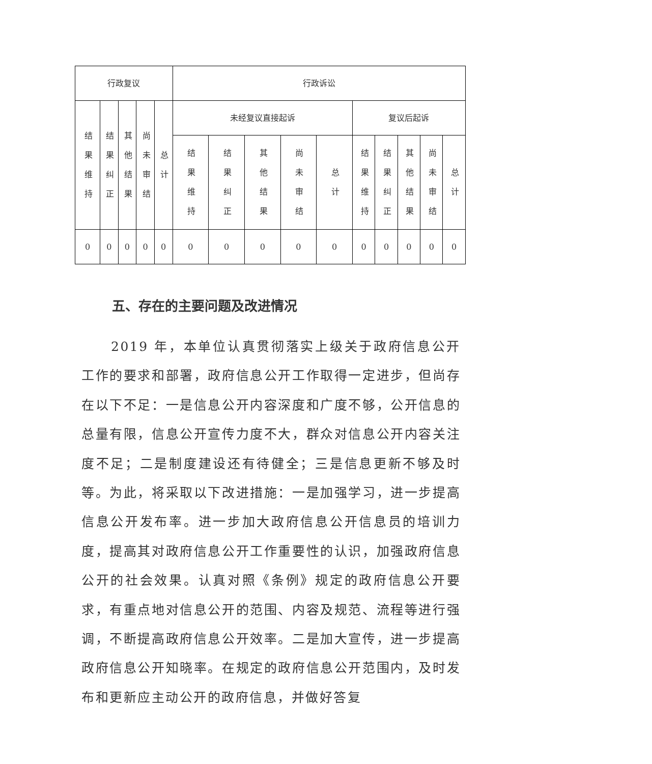| 行政复议 | | | | | 行政诉讼 | | | | | | | | | |
| 结果维持 | 结果纠正 | 其他结果 | 尚未审结 | 总计 | 未经复议直接起诉 | | | | | 复议后起诉 | | | | |
| | | | | | 结果维持 | 结果纠正 | 其他结果 | 尚未审结 | 总计 | 结果维持 | 结果纠正 | 其他结果 | 尚未审结 | 总计 |
| 0 | 0 | 0 | 0 | 0 | 0 | 0 | 0 | 0 | 0 | 0 | 0 | 0 | 0 | 0 |
五、存在的主要问题及改进情况
2019 年，本单位认真贯彻落实上级关于政府信息公开工作的要求和部署，政府信息公开工作取得一定进步，但尚存在以下不足：一是信息公开内容深度和广度不够，公开信息的总量有限，信息公开宣传力度不大，群众对信息公开内容关注度不足；二是制度建设还有待健全；三是信息更新不够及时等。为此，将采取以下改进措施：一是加强学习，进一步提高信息公开发布率。进一步加大政府信息公开信息员的培训力度，提高其对政府信息公开工作重要性的认识，加强政府信息公开的社会效果。认真对照《条例》规定的政府信息公开要求，有重点地对信息公开的范围、内容及规范、流程等进行强调，不断提高政府信息公开效率。二是加大宣传，进一步提高政府信息公开知晓率。在规定的政府信息公开范围内，及时发布和更新应主动公开的政府信息，并做好答复